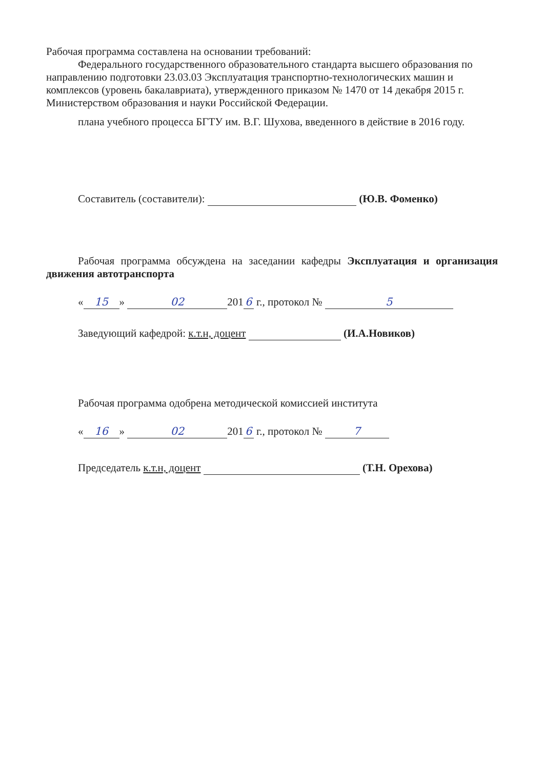Рабочая программа составлена на основании требований:
Федерального государственного образовательного стандарта высшего образования по направлению подготовки 23.03.03 Эксплуатация транспортно-технологических машин и комплексов (уровень бакалавриата), утвержденного приказом № 1470 от 14 декабря 2015 г. Министерством образования и науки Российской Федерации.
плана учебного процесса БГТУ им. В.Г. Шухова, введенного в действие в 2016 году.
Составитель (составители): (Ю.В. Фоменко)
Рабочая программа обсуждена на заседании кафедры Эксплуатация и организация движения автотранспорта
« 15 » 02 201 6 г., протокол № 5
Заведующий кафедрой: к.т.н, доцент (И.А.Новиков)
Рабочая программа одобрена методической комиссией института
« 16 » 02 201 6 г., протокол № 7
Председатель к.т.н, доцент (Т.Н. Орехова)